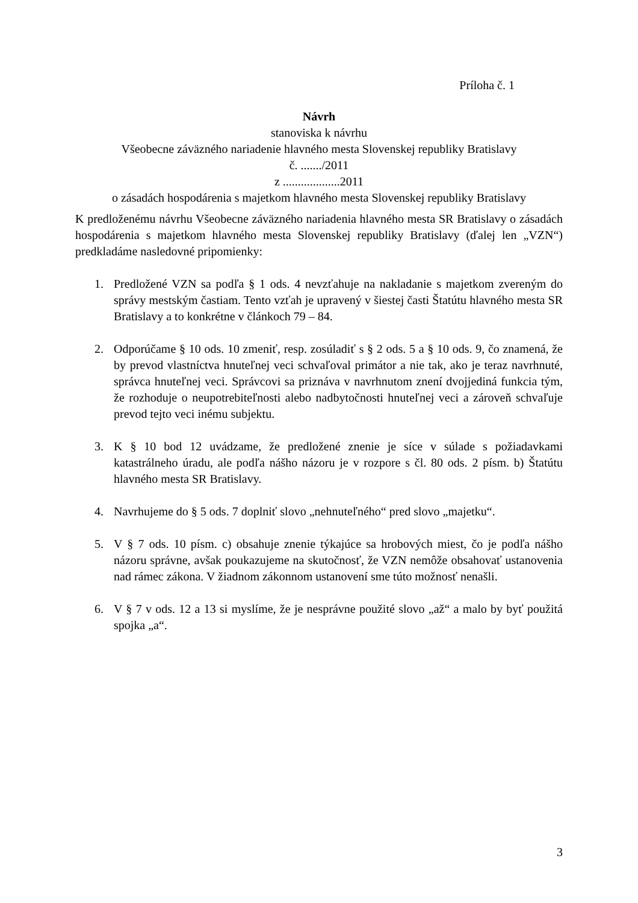Príloha č. 1
Návrh
stanoviska k návrhu
Všeobecne záväzného nariadenie hlavného mesta Slovenskej republiky Bratislavy
č. ......./2011
z ...................2011
o zásadách hospodárenia s majetkom hlavného mesta Slovenskej republiky Bratislavy
K predloženému návrhu Všeobecne záväzného nariadenia hlavného mesta SR Bratislavy o zásadách hospodárenia s majetkom hlavného mesta Slovenskej republiky Bratislavy (ďalej len „VZN“) predkladáme nasledovné pripomienky:
1. Predložené VZN sa podľa § 1 ods. 4 nevzťahuje na nakladanie s majetkom zvereným do správy mestským častiam. Tento vzťah je upravený v šiestej časti Štatútu hlavného mesta SR Bratislavy a to konkrétne v článkoch 79 – 84.
2. Odporúčame § 10 ods. 10 zmeniť, resp. zosúladiť s § 2 ods. 5 a § 10 ods. 9, čo znamená, že by prevod vlastníctva hnuteľnej veci schvaľoval primátor a nie tak, ako je teraz navrhnuté, správca hnuteľnej veci. Správcovi sa priznáva v navrhnutom znení dvojjediná funkcia tým, že rozhoduje o neupotrebiteľnosti alebo nadbytočnosti hnuteľnej veci a zároveň schvaľuje prevod tejto veci inému subjektu.
3. K § 10 bod 12 uvádzame, že predložené znenie je síce v súlade s požiadavkami katastrálneho úradu, ale podľa nášho názoru je v rozpore s čl. 80 ods. 2 písm. b) Štatútu hlavného mesta SR Bratislavy.
4. Navrhujeme do § 5 ods. 7 doplniť slovo „nehnuteľného“ pred slovo „majetku“.
5. V § 7 ods. 10 písm. c) obsahuje znenie týkajúce sa hrobových miest, čo je podľa nášho názoru správne, avšak poukazujeme na skutočnosť, že VZN nemôže obsahovať ustanovenia nad rámec zákona. V žiadnom zákonnom ustanovení sme túto možnosť nenašli.
6. V § 7 v ods. 12 a 13 si myslíme, že je nesprávne použité slovo „až“ a malo by byť použitá spojka „a“.
3